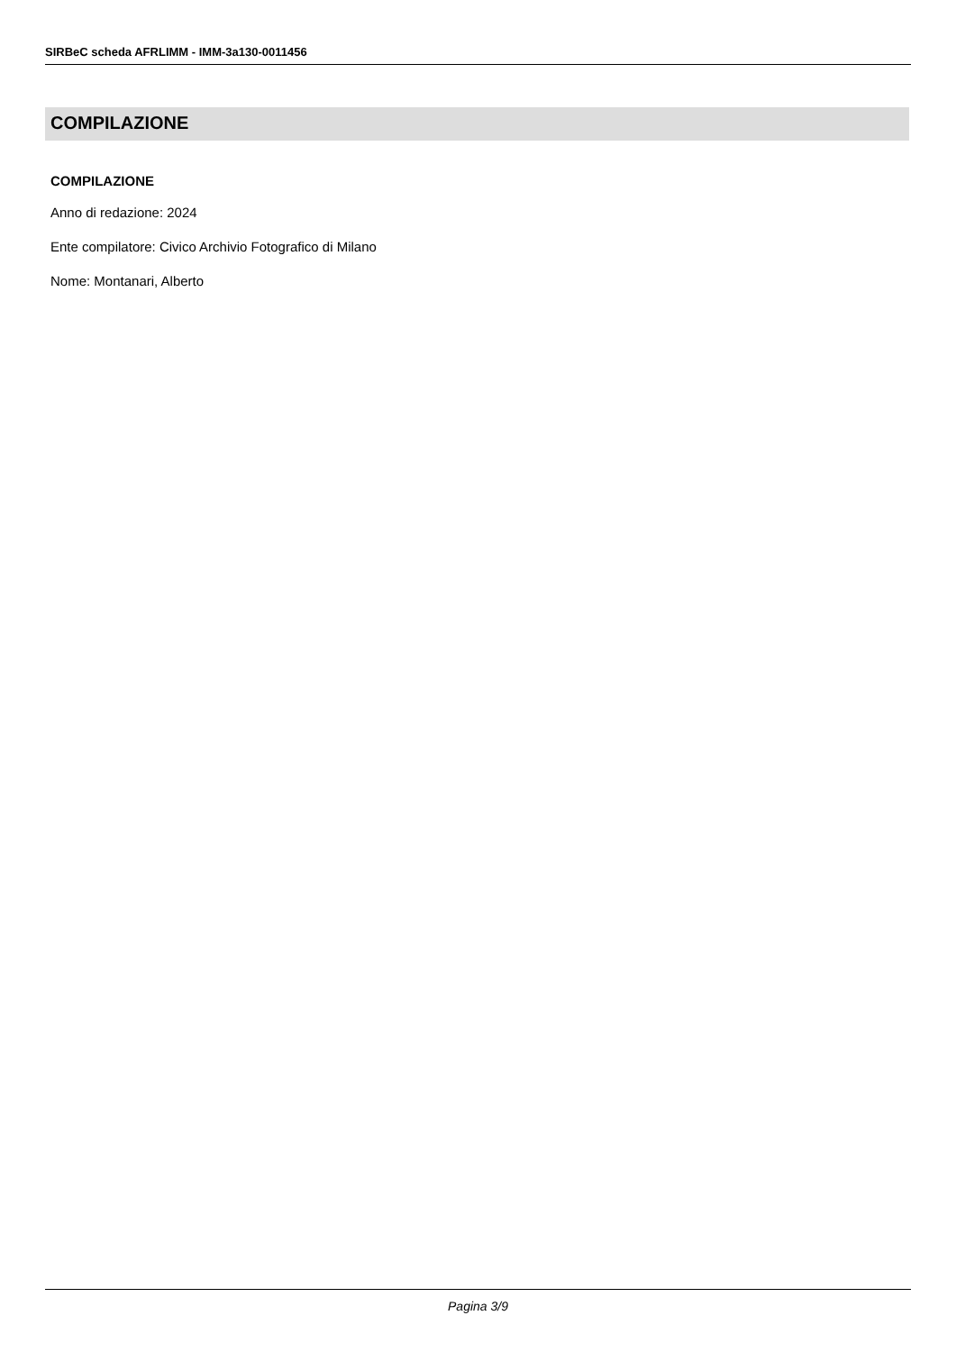SIRBeC scheda AFRLIMM - IMM-3a130-0011456
COMPILAZIONE
COMPILAZIONE
Anno di redazione: 2024
Ente compilatore: Civico Archivio Fotografico di Milano
Nome: Montanari, Alberto
Pagina 3/9